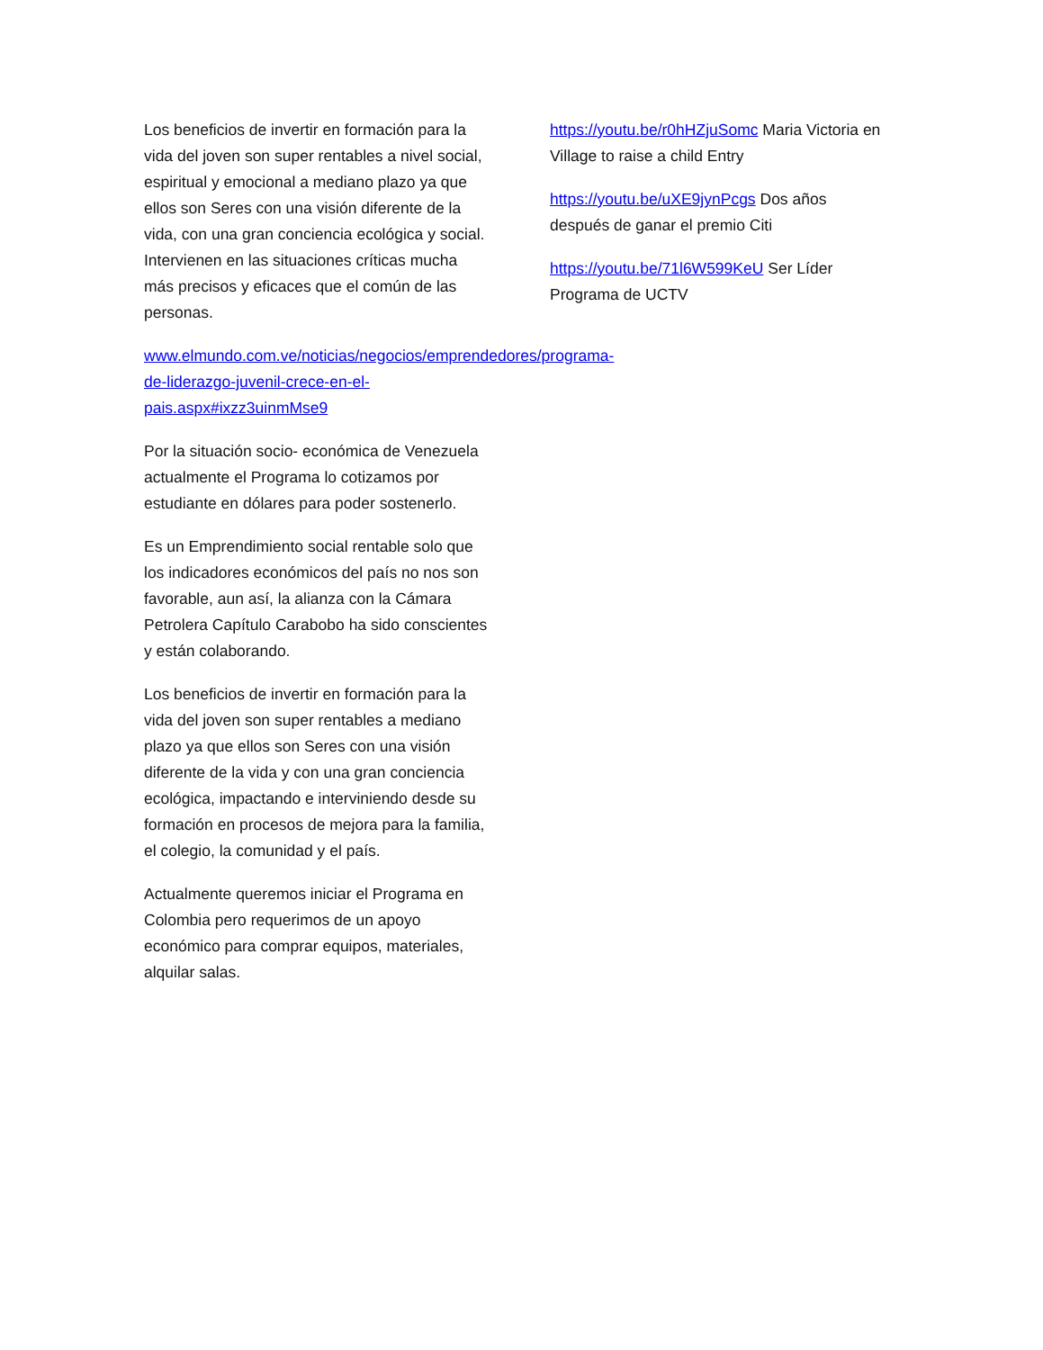Los beneficios de invertir en formación para la vida del joven son super rentables a nivel social, espiritual y emocional a mediano plazo ya que ellos son Seres con una visión diferente de la vida, con una gran conciencia ecológica y social. Intervienen en las situaciones críticas mucha más precisos y eficaces que el común de las personas.
www.elmundo.com.ve/noticias/negocios/emprendedores/programa-de-liderazgo-juvenil-crece-en-el-pais.aspx#ixzz3uinmMse9
Por la situación socio- económica de Venezuela actualmente el Programa lo cotizamos por estudiante en dólares para poder sostenerlo.
Es un Emprendimiento social rentable solo que los indicadores económicos del país no nos son favorable, aun así, la alianza con la Cámara Petrolera Capítulo Carabobo ha sido conscientes y están colaborando.
Los beneficios de invertir en formación para la vida del joven son super rentables a mediano plazo ya que ellos son Seres con una visión diferente de la vida y con una gran conciencia ecológica, impactando e interviniendo desde su formación en procesos de mejora para la familia, el colegio, la comunidad y el país.
Actualmente queremos iniciar el Programa en Colombia pero requerimos de un apoyo económico para comprar equipos, materiales, alquilar salas.
https://youtu.be/r0hHZjuSomc Maria Victoria en Village to raise a child Entry
https://youtu.be/uXE9jynPcgs Dos años después de ganar el premio Citi
https://youtu.be/71l6W599KeU Ser Líder Programa de UCTV